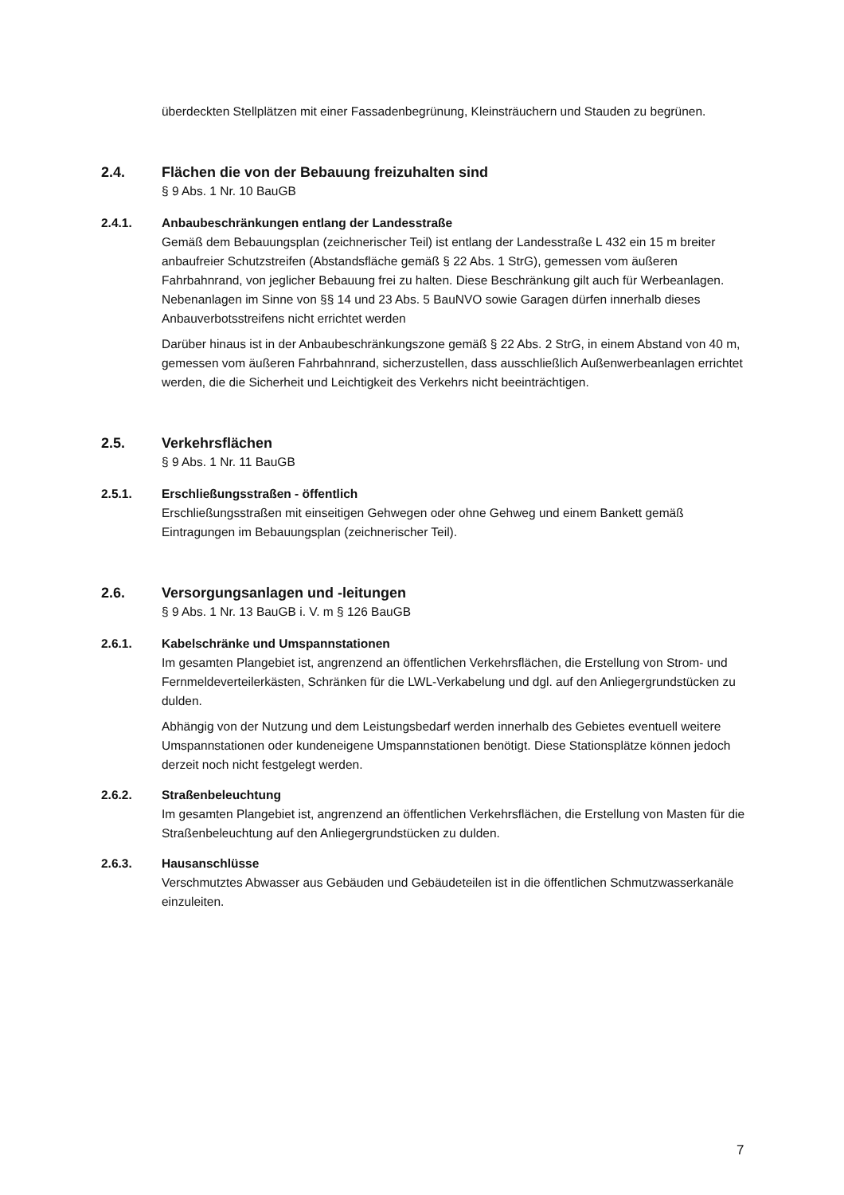überdeckten Stellplätzen mit einer Fassadenbegrünung, Kleinsträuchern und Stauden zu begrünen.
2.4. Flächen die von der Bebauung freizuhalten sind
§ 9 Abs. 1 Nr. 10 BauGB
2.4.1. Anbaubeschränkungen entlang der Landesstraße
Gemäß dem Bebauungsplan (zeichnerischer Teil) ist entlang der Landesstraße L 432 ein 15 m breiter anbaufreier Schutzstreifen (Abstandsfläche gemäß § 22 Abs. 1 StrG), gemessen vom äußeren Fahrbahnrand, von jeglicher Bebauung frei zu halten. Diese Beschränkung gilt auch für Werbeanlagen. Nebenanlagen im Sinne von §§ 14 und 23 Abs. 5 BauNVO sowie Garagen dürfen innerhalb dieses Anbauverbotsstreifens nicht errichtet werden
Darüber hinaus ist in der Anbaubeschränkungszone gemäß § 22 Abs. 2 StrG, in einem Abstand von 40 m, gemessen vom äußeren Fahrbahnrand, sicherzustellen, dass ausschließlich Außenwerbeanlagen errichtet werden, die die Sicherheit und Leichtigkeit des Verkehrs nicht beeinträchtigen.
2.5. Verkehrsflächen
§ 9 Abs. 1 Nr. 11 BauGB
2.5.1. Erschließungsstraßen - öffentlich
Erschließungsstraßen mit einseitigen Gehwegen oder ohne Gehweg und einem Bankett gemäß Eintragungen im Bebauungsplan (zeichnerischer Teil).
2.6. Versorgungsanlagen und -leitungen
§ 9 Abs. 1 Nr. 13 BauGB i. V. m § 126 BauGB
2.6.1. Kabelschränke und Umspannstationen
Im gesamten Plangebiet ist, angrenzend an öffentlichen Verkehrsflächen, die Erstellung von Strom- und Fernmeldeverteilerkästen, Schränken für die LWL-Verkabelung und dgl. auf den Anliegergrundstücken zu dulden.
Abhängig von der Nutzung und dem Leistungsbedarf werden innerhalb des Gebietes eventuell weitere Umspannstationen oder kundeneigene Umspannstationen benötigt. Diese Stationsplätze können jedoch derzeit noch nicht festgelegt werden.
2.6.2. Straßenbeleuchtung
Im gesamten Plangebiet ist, angrenzend an öffentlichen Verkehrsflächen, die Erstellung von Masten für die Straßenbeleuchtung auf den Anliegergrundstücken zu dulden.
2.6.3. Hausanschlüsse
Verschmutztes Abwasser aus Gebäuden und Gebäudeteilen ist in die öffentlichen Schmutzwasserkanäle einzuleiten.
7